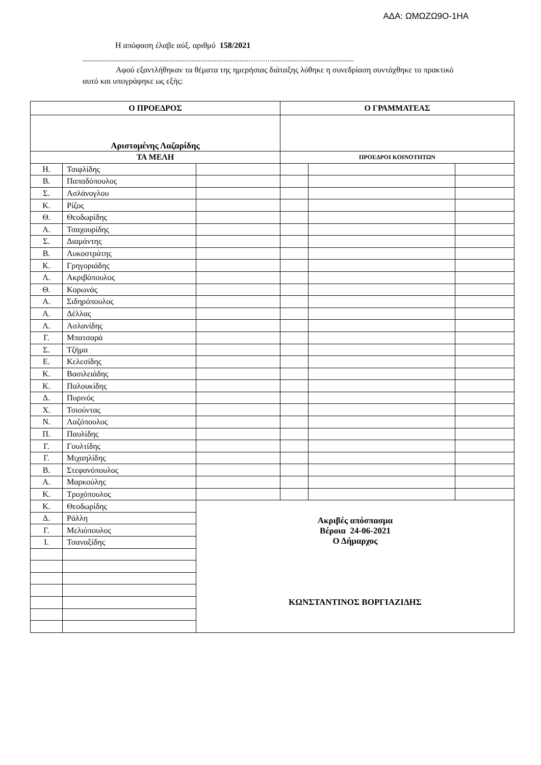ΑΔΑ: ΩΜΩΖΩ9Ο-1ΗΑ
Η απόφαση έλαβε αύξ. αριθμό 158/2021
.............................................................................................………...............................................
Αφού εξαντλήθηκαν τα θέματα της ημερήσιας διάταξης λύθηκε η συνεδρίαση συντάχθηκε το πρακτικό αυτό και υπογράφηκε ως εξής:
| Ο ΠΡΟΕΔΡΟΣ | | | Ο ΓΡΑΜΜΑΤΕΑΣ | | |
| --- | --- | --- | --- | --- | --- |
| Αριστομένης Λαζαρίδης | | | | | |
| ΤΑ ΜΕΛΗ | | | ΠΡΟΕΔΡΟΙ ΚΟΙΝΟΤΗΤΩΝ | | |
| Η. | Τσιφλίδης | | | | |
| Β. | Παπαδόπουλος | | | | |
| Σ. | Ασλάνογλου | | | | |
| Κ. | Ρίζος | | | | |
| Θ. | Θεοδωρίδης | | | | |
| Α. | Τσαχουρίδης | | | | |
| Σ. | Διαμάντης | | | | |
| Β. | Λυκοστράτης | | | | |
| Κ. | Γρηγοριάδης | | | | |
| Λ. | Ακριβόπουλος | | | | |
| Θ. | Κορωνάς | | | | |
| Α. | Σιδηρόπουλος | | | | |
| Α. | Δέλλας | | | | |
| Λ. | Ασλανίδης | | | | |
| Γ. | Μπατσαρά | | | | |
| Σ. | Τζήμα | | | | |
| Ε. | Κελεσίδης | | | | |
| Κ. | Βασιλειάδης | | | | |
| Κ. | Παλουκίδης | | | | |
| Δ. | Πυρινός | | | | |
| Χ. | Τσιούντας | | | | |
| Ν. | Λαζόπουλος | | | | |
| Π. | Παυλίδης | | | | |
| Γ. | Γουλτίδης | | | | |
| Γ. | Μιχαηλίδης | | | | |
| Β. | Στεφανόπουλος | | | | |
| Α. | Μαρκούλης | | | | |
| Κ. | Τροχόπουλος | | | | |
| Κ. | Θεοδωρίδης | Ακριβές απόσπασμα Βέροια 24-06-2021 Ο Δήμαρχος ΚΩΝΣΤΑΝΤΙΝΟΣ ΒΟΡΓΙΑΖΙΔΗΣ | | | |
| Δ. | Ράλλη | | | | |
| Γ. | Μελιόπουλος | | | | |
| Ι. | Τσαναξίδης | | | | |